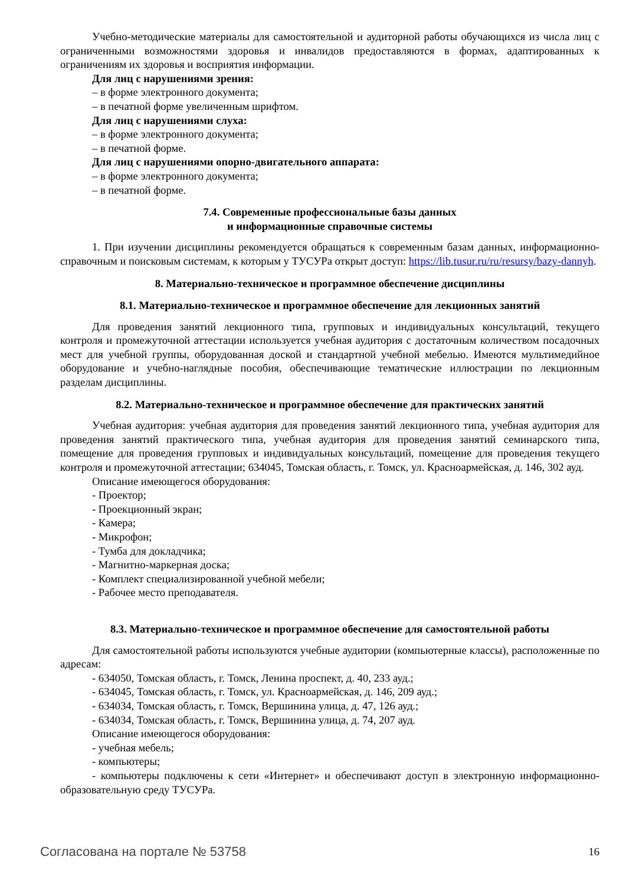Учебно-методические материалы для самостоятельной и аудиторной работы обучающихся из числа лиц с ограниченными возможностями здоровья и инвалидов предоставляются в формах, адаптированных к ограничениям их здоровья и восприятия информации.
Для лиц с нарушениями зрения:
– в форме электронного документа;
– в печатной форме увеличенным шрифтом.
Для лиц с нарушениями слуха:
– в форме электронного документа;
– в печатной форме.
Для лиц с нарушениями опорно-двигательного аппарата:
– в форме электронного документа;
– в печатной форме.
7.4. Современные профессиональные базы данных
и информационные справочные системы
1. При изучении дисциплины рекомендуется обращаться к современным базам данных, информационно-справочным и поисковым системам, к которым у ТУСУРа открыт доступ: https://lib.tusur.ru/ru/resursy/bazy-dannyh.
8. Материально-техническое и программное обеспечение дисциплины
8.1. Материально-техническое и программное обеспечение для лекционных занятий
Для проведения занятий лекционного типа, групповых и индивидуальных консультаций, текущего контроля и промежуточной аттестации используется учебная аудитория с достаточным количеством посадочных мест для учебной группы, оборудованная доской и стандартной учебной мебелью. Имеются мультимедийное оборудование и учебно-наглядные пособия, обеспечивающие тематические иллюстрации по лекционным разделам дисциплины.
8.2. Материально-техническое и программное обеспечение для практических занятий
Учебная аудитория: учебная аудитория для проведения занятий лекционного типа, учебная аудитория для проведения занятий практического типа, учебная аудитория для проведения занятий семинарского типа, помещение для проведения групповых и индивидуальных консультаций, помещение для проведения текущего контроля и промежуточной аттестации; 634045, Томская область, г. Томск, ул. Красноармейская, д. 146, 302 ауд.
Описание имеющегося оборудования:
- Проектор;
- Проекционный экран;
- Камера;
- Микрофон;
- Тумба для докладчика;
- Магнитно-маркерная доска;
- Комплект специализированной учебной мебели;
- Рабочее место преподавателя.
8.3. Материально-техническое и программное обеспечение для самостоятельной работы
Для самостоятельной работы используются учебные аудитории (компьютерные классы), расположенные по адресам:
- 634050, Томская область, г. Томск, Ленина проспект, д. 40, 233 ауд.;
- 634045, Томская область, г. Томск, ул. Красноармейская, д. 146, 209 ауд.;
- 634034, Томская область, г. Томск, Вершинина улица, д. 47, 126 ауд.;
- 634034, Томская область, г. Томск, Вершинина улица, д. 74, 207 ауд.
Описание имеющегося оборудования:
- учебная мебель;
- компьютеры;
- компьютеры подключены к сети «Интернет» и обеспечивают доступ в электронную информационно-образовательную среду ТУСУРа.
Согласована на портале № 53758 16